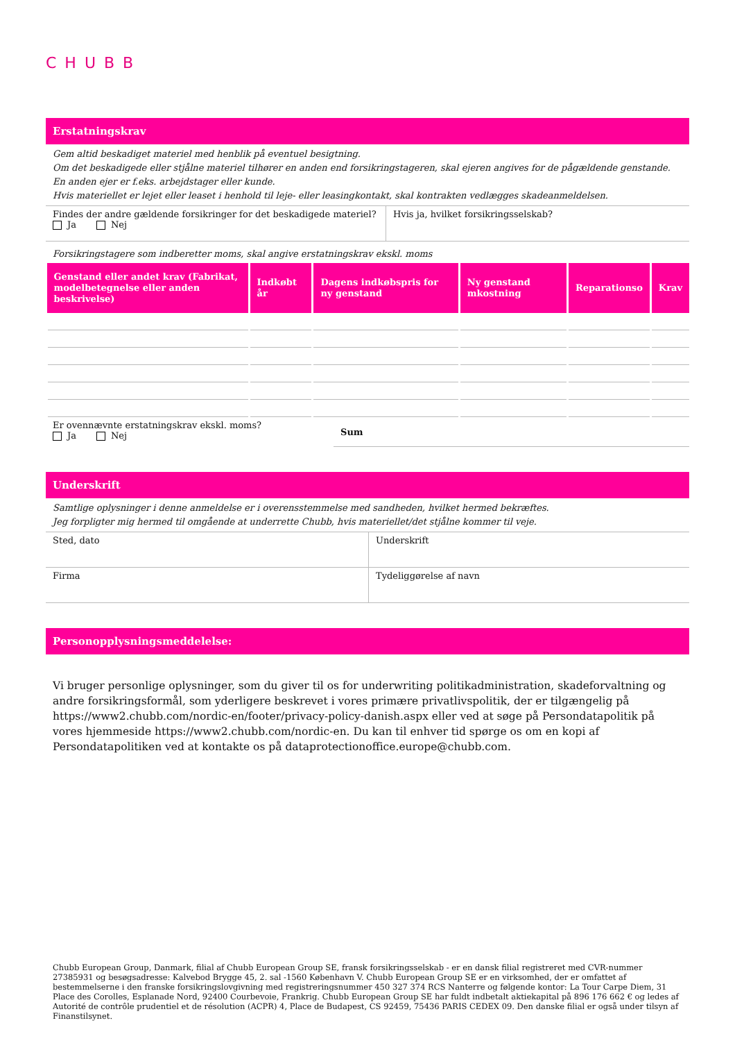CHUBB
Erstatningskrav
Gem altid beskadiget materiel med henblik på eventuel besigtning.
Om det beskadigede eller stjålne materiel tilhører en anden end forsikringstageren, skal ejeren angives for de pågældende genstande. En anden ejer er f.eks. arbejdstager eller kunde.
Hvis materiellet er lejet eller leaset i henhold til leje- eller leasingkontakt, skal kontrakten vedlægges skadeanmeldelsen.
| Findes der andre gældende forsikringer for det beskadigede materiel? Ja Nej | Hvis ja, hvilket forsikringsselskab? |
Forsikringstagere som indberetter moms, skal angive erstatningskrav ekskl. moms
| Genstand eller andet krav (Fabrikat, modelbetegnelse eller anden beskrivelse) | Indkøbt år | Dagens indkøbspris for ny genstand | Ny genstand mkostning | Reparationso | Krav |
| --- | --- | --- | --- | --- | --- |
| Er ovennævnte erstatningskrav ekskl. moms? Ja Nej | Sum |
Underskrift
Samtlige oplysninger i denne anmeldelse er i overensstemmelse med sandheden, hvilket hermed bekræftes.
Jeg forpligter mig hermed til omgående at underrette Chubb, hvis materiellet/det stjålne kommer til veje.
| Sted, dato | Underskrift |
| Firma | Tydeliggørelse af navn |
Personopplysningsmeddelelse:
Vi bruger personlige oplysninger, som du giver til os for underwriting politikadministration, skadeforvaltning og andre forsikringsformål, som yderligere beskrevet i vores primære privatlivspolitik, der er tilgængelig på https://www2.chubb.com/nordic-en/footer/privacy-policy-danish.aspx eller ved at søge på Persondatapolitik på vores hjemmeside https://www2.chubb.com/nordic-en. Du kan til enhver tid spørge os om en kopi af Persondatapolitiken ved at kontakte os på dataprotectionoffice.europe@chubb.com.
Chubb European Group, Danmark, filial af Chubb European Group SE, fransk forsikringsselskab - er en dansk filial registreret med CVR-nummer 27385931 og besøgsadresse: Kalvebod Brygge 45, 2. sal -1560 København V. Chubb European Group SE er en virksomhed, der er omfattet af bestemmelserne i den franske forsikringslovgivning med registreringsnummer 450 327 374 RCS Nanterre og følgende kontor: La Tour Carpe Diem, 31 Place des Corolles, Esplanade Nord, 92400 Courbevoie, Frankrig. Chubb European Group SE har fuldt indbetalt aktiekapital på 896 176 662 € og ledes af Autorité de contrôle prudentiel et de résolution (ACPR) 4, Place de Budapest, CS 92459, 75436 PARIS CEDEX 09. Den danske filial er også under tilsyn af Finanstilsynet.